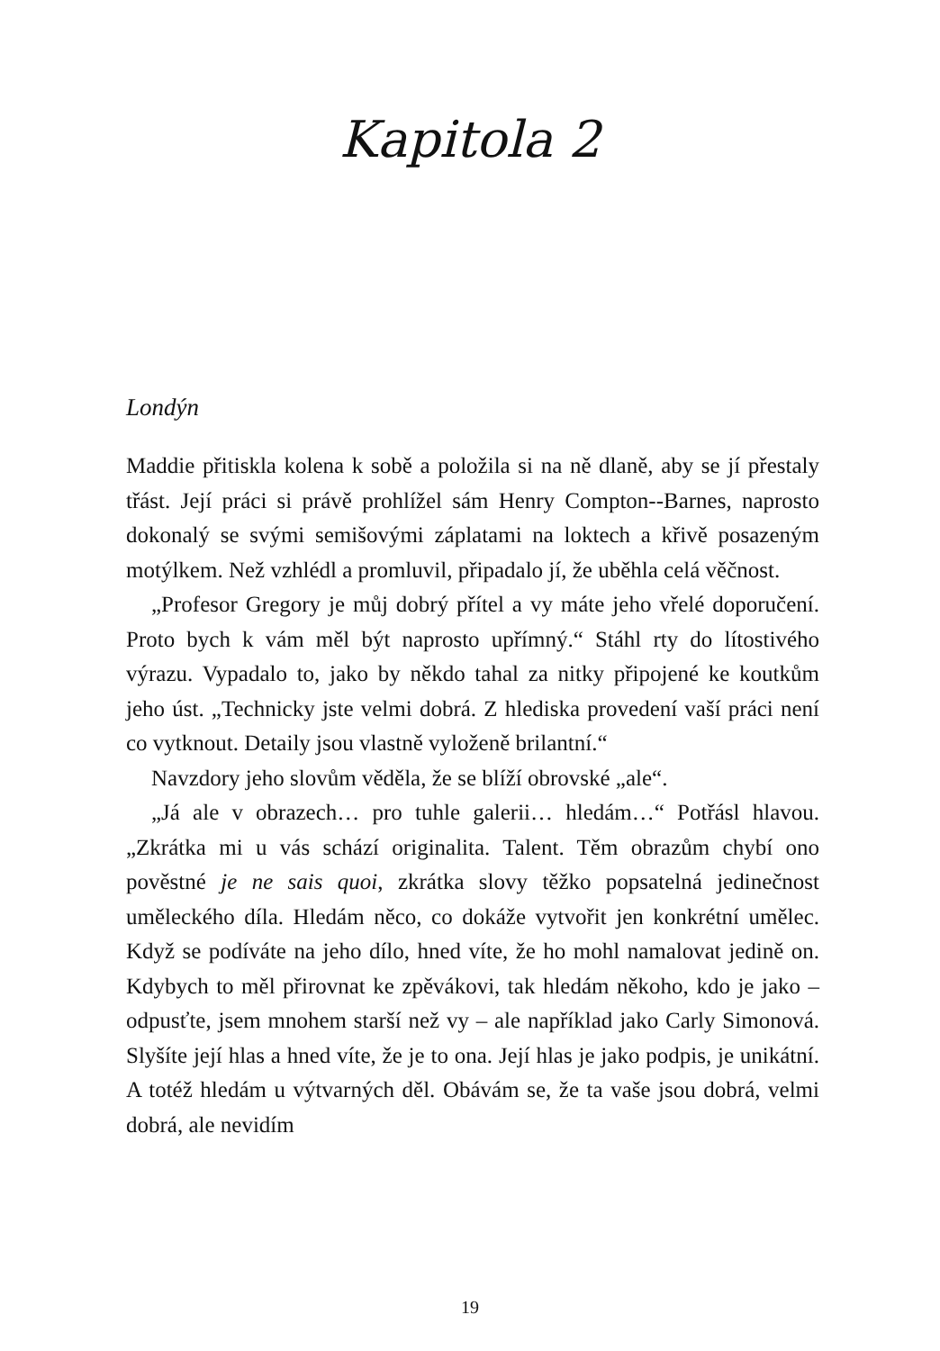Kapitola 2
Londýn
Maddie přitiskla kolena k sobě a položila si na ně dlaně, aby se jí přestaly třást. Její práci si právě prohlížel sám Henry Compton-­-Barnes, naprosto dokonalý se svými semišovými záplatami na loktech a křivě posazeným motýlkem. Než vzhlédl a promluvil, připadalo jí, že uběhla celá věčnost.
„Profesor Gregory je můj dobrý přítel a vy máte jeho vřelé doporučení. Proto bych k vám měl být naprosto upřímný.“ Stáhl rty do lítostivého výrazu. Vypadalo to, jako by někdo tahal za nitky připojené ke koutkům jeho úst. „Technicky jste velmi dobrá. Z hlediska provedení vaší práci není co vytknout. Detaily jsou vlastně vyloženě brilantní.“
Navzdory jeho slovům věděla, že se blíží obrovské „ale“.
„Já ale v obrazech… pro tuhle galerii… hledám…“ Potřásl hlavou. „Zkrátka mi u vás schází originalita. Talent. Těm obrazům chybí ono pověstné je ne sais quoi, zkrátka slovy těžko popsatelná jedinečnost uměleckého díla. Hledám něco, co dokáže vytvořit jen konkrétní umělec. Když se podíváte na jeho dílo, hned víte, že ho mohl namalovat jedině on. Kdybych to měl přirovnat ke zpěvákovi, tak hledám někoho, kdo je jako – odpusťte, jsem mnohem starší než vy – ale například jako Carly Simonová. Slyšíte její hlas a hned víte, že je to ona. Její hlas je jako podpis, je unikátní. A totéž hledám u výtvarných děl. Obávám se, že ta vaše jsou dobrá, velmi dobrá, ale nevidím
19